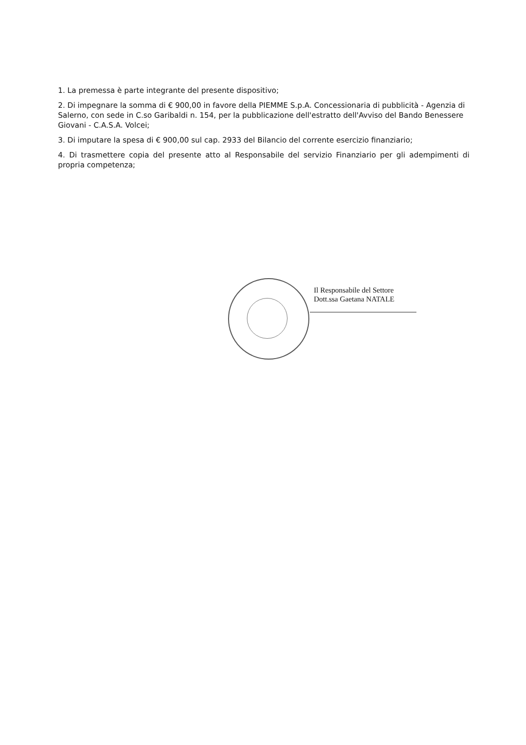1. La premessa è parte integrante del presente dispositivo;
2. Di impegnare la somma di € 900,00 in favore della PIEMME S.p.A. Concessionaria di pubblicità - Agenzia di Salerno, con sede in C.so Garibaldi n. 154, per la pubblicazione dell'estratto dell'Avviso del Bando Benessere Giovani - C.A.S.A. Volcei;
3. Di imputare la spesa di € 900,00 sul cap. 2933 del Bilancio del corrente esercizio finanziario;
4. Di trasmettere copia del presente atto al Responsabile del servizio Finanziario per gli adempimenti di propria competenza;
Il Responsabile del Settore
Dott.ssa Gaetana NATALE